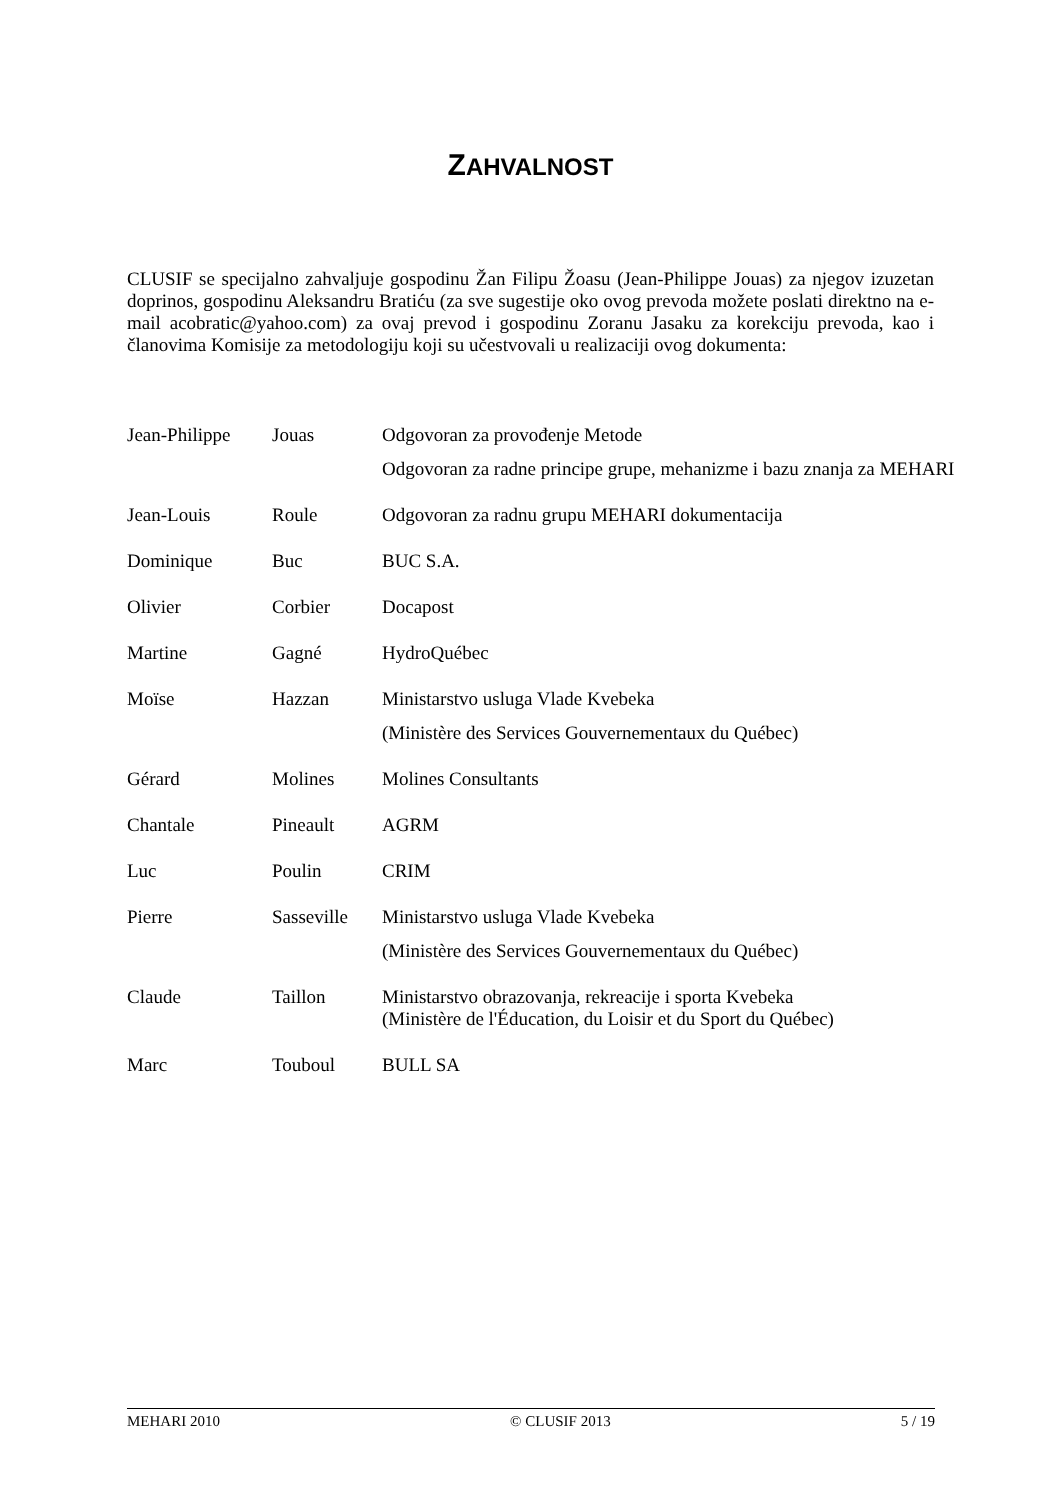ZAHVALNOST
CLUSIF se specijalno zahvaljuje gospodinu Žan Filipu Žoasu (Jean-Philippe Jouas) za njegov izuzetan doprinos, gospodinu Aleksandru Bratiću (za sve sugestije oko ovog prevoda možete poslati direktno na e-mail acobratic@yahoo.com) za ovaj prevod i gospodinu Zoranu Jasaku za korekciju prevoda, kao i članovima Komisije za metodologiju koji su učestvovali u realizaciji ovog dokumenta:
| Jean-Philippe | Jouas | Odgovoran za provođenje Metode Odgovoran za radne principe grupe, mehanizme i bazu znanja za MEHARI |
| Jean-Louis | Roule | Odgovoran za radnu grupu MEHARI dokumentacija |
| Dominique | Buc | BUC S.A. |
| Olivier | Corbier | Docapost |
| Martine | Gagné | HydroQuébec |
| Moïse | Hazzan | Ministarstvo usluga Vlade Kvebeka (Ministère des Services Gouvernementaux du Québec) |
| Gérard | Molines | Molines Consultants |
| Chantale | Pineault | AGRM |
| Luc | Poulin | CRIM |
| Pierre | Sasseville | Ministarstvo usluga Vlade Kvebeka (Ministère des Services Gouvernementaux du Québec) |
| Claude | Taillon | Ministarstvo obrazovanja, rekreacije i sporta Kvebeka (Ministère de l'Éducation, du Loisir et du Sport du Québec) |
| Marc | Touboul | BULL SA |
MEHARI 2010 © CLUSIF 2013 5 / 19